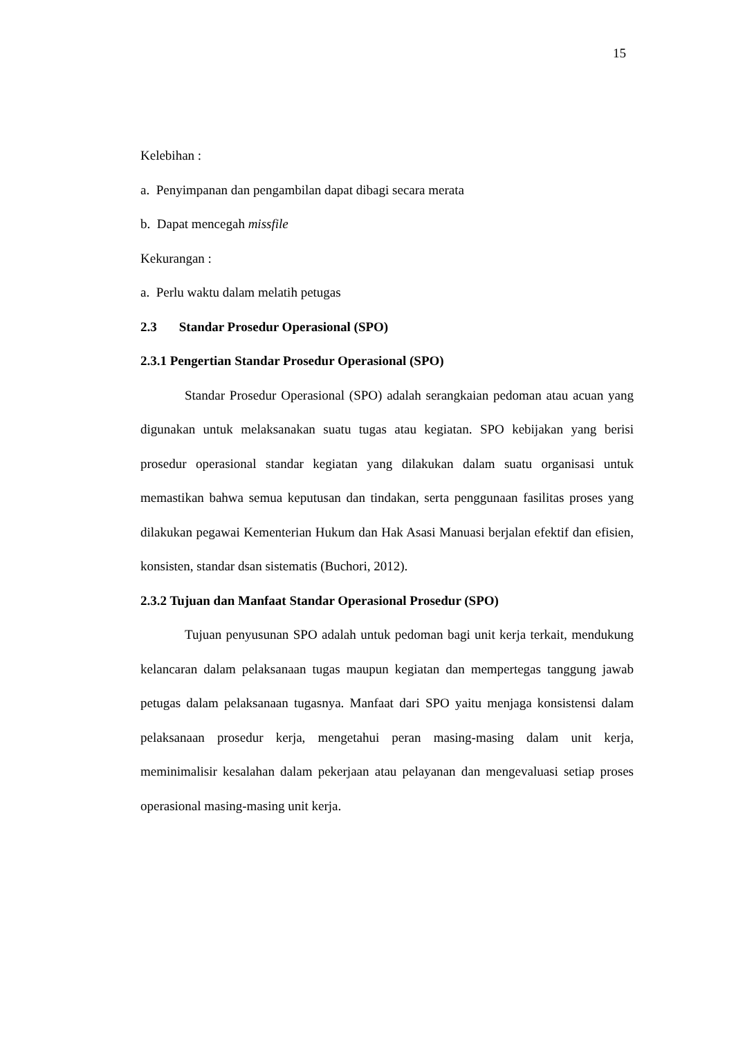15
Kelebihan :
a. Penyimpanan dan pengambilan dapat dibagi secara merata
b. Dapat mencegah missfile
Kekurangan :
a. Perlu waktu dalam melatih petugas
2.3 Standar Prosedur Operasional (SPO)
2.3.1 Pengertian Standar Prosedur Operasional (SPO)
Standar Prosedur Operasional (SPO) adalah serangkaian pedoman atau acuan yang digunakan untuk melaksanakan suatu tugas atau kegiatan. SPO kebijakan yang berisi prosedur operasional standar kegiatan yang dilakukan dalam suatu organisasi untuk memastikan bahwa semua keputusan dan tindakan, serta penggunaan fasilitas proses yang dilakukan pegawai Kementerian Hukum dan Hak Asasi Manuasi berjalan efektif dan efisien, konsisten, standar dsan sistematis (Buchori, 2012).
2.3.2 Tujuan dan Manfaat Standar Operasional Prosedur (SPO)
Tujuan penyusunan SPO adalah untuk pedoman bagi unit kerja terkait, mendukung kelancaran dalam pelaksanaan tugas maupun kegiatan dan mempertegas tanggung jawab petugas dalam pelaksanaan tugasnya. Manfaat dari SPO yaitu menjaga konsistensi dalam pelaksanaan prosedur kerja, mengetahui peran masing-masing dalam unit kerja, meminimalisir kesalahan dalam pekerjaan atau pelayanan dan mengevaluasi setiap proses operasional masing-masing unit kerja.